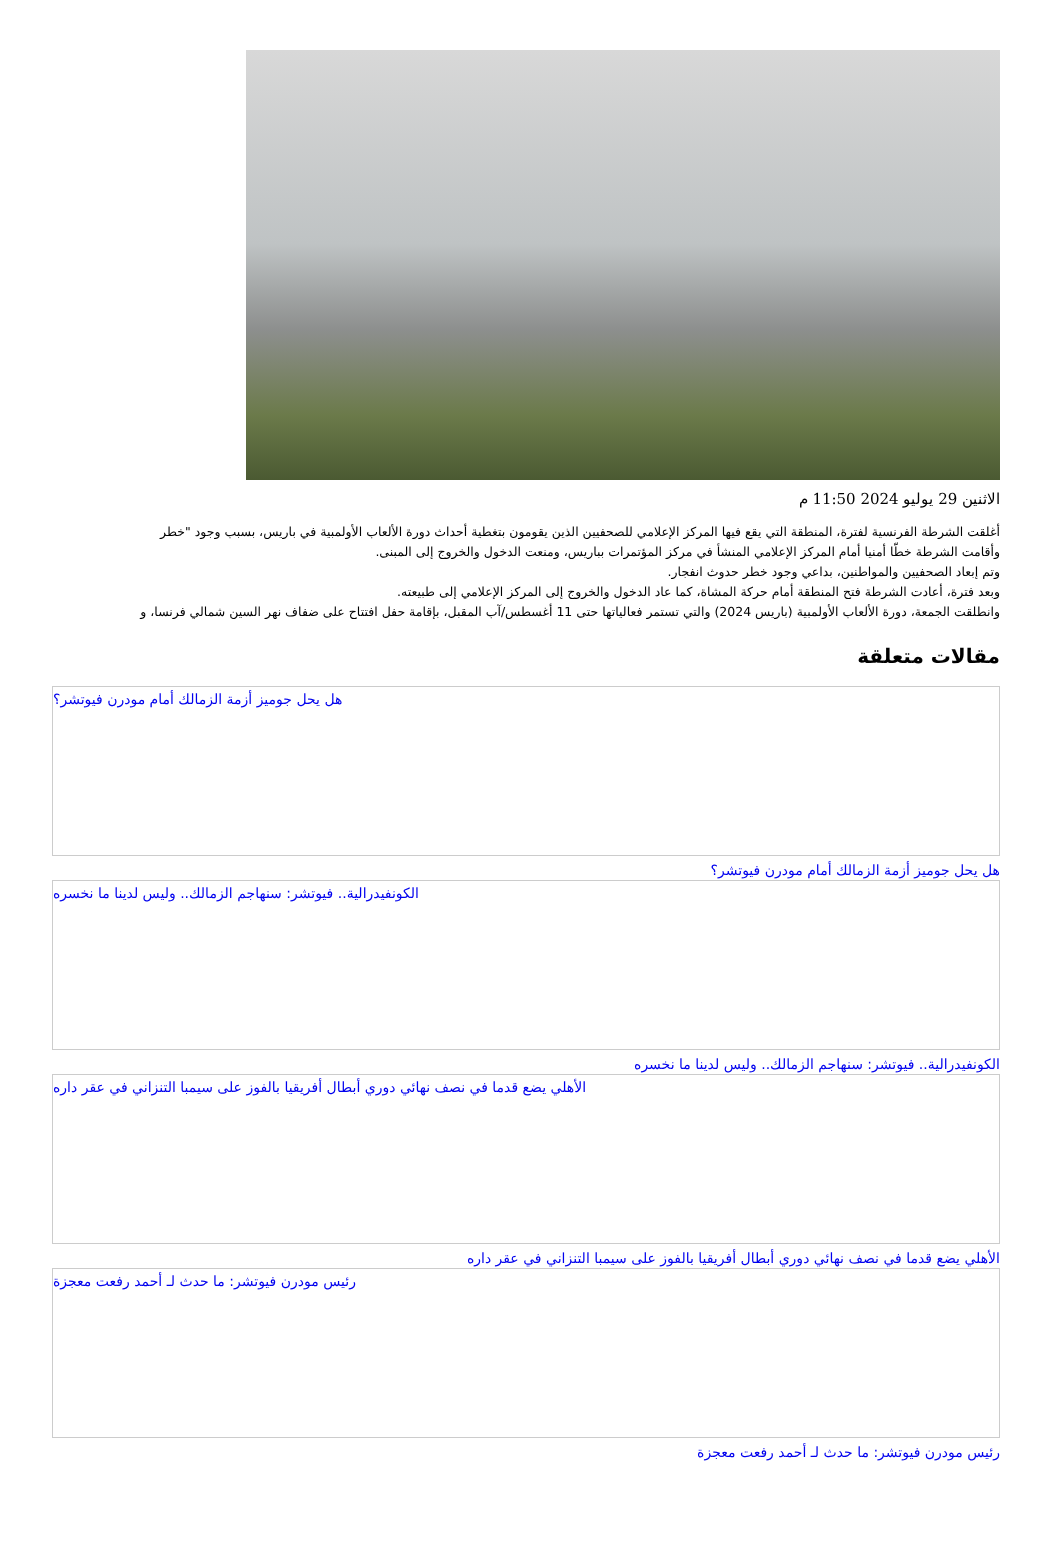الاثنين 29 يوليو 2024 11:50 م
أغلقت الشرطة الفرنسية لفترة، المنطقة التي يقع فيها المركز الإعلامي للصحفيين الذين يقومون بتغطية أحداث دورة الألعاب الأولمبية في باريس، بسبب وجود "خطر
وأقامت الشرطة خطًّا أمنيا أمام المركز الإعلامي المنشأ في مركز المؤتمرات بباريس، ومنعت الدخول والخروج إلى المبنى.
وتم إبعاد الصحفيين والمواطنين، بداعي وجود خطر حدوث انفجار.
وبعد فترة، أعادت الشرطة فتح المنطقة أمام حركة المشاة، كما عاد الدخول والخروج إلى المركز الإعلامي إلى طبيعته.
وانطلقت الجمعة، دورة الألعاب الأولمبية (باريس 2024) والتي تستمر فعالياتها حتى 11 أغسطس/آب المقبل، بإقامة حفل افتتاح على ضفاف نهر السين شمالي فرنسا، و
مقالات متعلقة
هل يحل جوميز أزمة الزمالك أمام مودرن فيوتشر؟
هل يحل جوميز أزمة الزمالك أمام مودرن فيوتشر؟
الكونفيدرالية.. فيوتشر: سنهاجم الزمالك.. وليس لدينا ما نخسره
الكونفيدرالية.. فيوتشر: سنهاجم الزمالك.. وليس لدينا ما نخسره
الأهلي يضع قدما في نصف نهائي دوري أبطال أفريقيا بالفوز على سيمبا التنزاني في عقر داره
الأهلي يضع قدما في نصف نهائي دوري أبطال أفريقيا بالفوز على سيمبا التنزاني في عقر داره
رئيس مودرن فيوتشر: ما حدث لـ أحمد رفعت معجزة
رئيس مودرن فيوتشر: ما حدث لـ أحمد رفعت معجزة